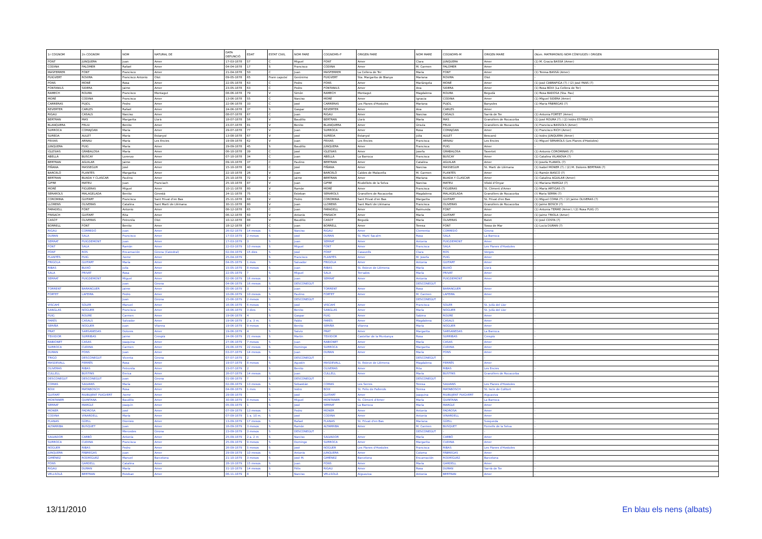| 1r COGNOM | 2n COGNOM | NOM | NATURAL DE | DATA DEFUNCIÓ | EDAT | ESTAT CIVIL | NOM PARE | COGNOMS-P | ORIGEN PARE | NOM MARE | COGNOMS-M | ORIGEN MARE | (Núm. MATRIMONIS) NOM CÒNYUGES I ORIGEN |
| --- | --- | --- | --- | --- | --- | --- | --- | --- | --- | --- | --- | --- | --- |
| PONT | JUNQUERA | Juan | Amer | 17-03-1878 | 57 | C | Miguel | PONT | Amer | Clara | JUNQUERA | Amer | (1) M. Gracia BASSÀ (Amer) |
| CODINA | PALOMER | Rafael | Amer | 04-04-1878 | 17 | S | Francisco | CODINA | Amer | M. Carmen | PALOMER | Amer | - |
| MASFERRER | FONT | Francisco | Amer | 21-04-1878 | 50 | C | Juan | MASFERRER | La Cellera de Ter | Maria | FONT | Amer | (1) Teresa BASSÀ (Amer) |
| PUIGVERT | ROVIRA | Francisco Antonio | Olot | 09-05-1878 | 65 | Frare caputxí | Gerónimo | PUIGVERT | Sta. Margarita de Bianya | Mariana | ROVIRA | Olot | - |
| PONS | MONÉ | Rosa | Amer | 22-05-1878 | 63 | C | Pedro | PONS | Amer | Mariàngela | MONÉ | Amer | (1) José CABRAFIGA (?) / (2) José FANS (?) |
| FONTANILS | SIDERA | Jaime | Amer | 23-05-1878 | 63 | C | Pedro | FONTANILS | Amer | Ana | SIDERA | Amer | (1) Rosa BOIX (La Cellera de Ter) |
| RAMECH | ROURA | Francisco | Montagut | 08-06-1878 | 79 | V | Simón | RAMECH | Montagut | Magdalena | ROURA | Begudà | (1) Rosa BADOSA (Sta. Pau) |
| MORÉ | CODINA | Francisca | Amer | 13-06-1878 | 55 | C | Narciso | MORÉ | Amer | Ignacia | CODINA | Amer | (1) Miguel SIDERA (Amer) |
| CARRERAS | PUJOL | Pedro | Amer | 22-06-1878 | 33 | C | José | CARRERAS | Les Planes d'Hostoles | Mariana | PUJOL | Banyoles | (1) Maria FÀBREGAS (?) |
| REVERTER | CARLES | Rafael | Amer | 24-06-1878 | 37 | S | Gaspar | REVERTER | Amer | Ana | CARLES | Amer | - |
| RIGAU | CASALS | Narciso | Amer | 08-07-1878 | 67 | C | Juan | RIGAU | Amer | Narcisa | CASALS | Sarrià de Ter | (1) Antonia FORTET (Amer) |
| BERTRAN | MAS | Margarita | Llorà | 18-07-1878 | 56 | V | Baudilio | BERTRAN | Llorà | Maria | MAS | Granollers de Rocacorba | (1) José ROURA (?) / (2) Isidro ESTEBA (?) |
| BLANQUERA | FELIU | Benito | Amer | 23-07-1878 | 81 | V | Benito | BLANQUERA | Amer | Úrsula | FELIU | Granollers de Rocacorba | (1) Francisca BASSOLS (Amer) |
| SURROCA | COMAJOAN | Maria | Amer | 29-07-1878 | 77 | V | Juan | SURROCA | Amer | Rosa | COMAJOAN | Amer | (1) Francisco RICH (Amer) |
| SUREDA | AULET | Maria | Estanyol | 13-08-1878 | 67 | V | José | SUREDA | Estanyol | Júlia | AULET | Bescanó | (1) Isidro JUNQUERA (Amer) |
| FEIXAS | ARNAU | Maria | Les Encies | 19-09-1878 | 62 | V | Juan | FEIXAS | Les Encies | Francisca | ARNAU | Les Encies | (1) Miguel SERAROLS (Les Planes d'Hostoles) |
| JUNQUERA | PUIG | Maria | Amer | 29-09-1878 | 45 | S | Baudilio | JUNQUERA | Amer | Francisca | PUIG | Amer | - |
| IGLESIAS | GRABALOSA | Maria | Amer | 06-10-1878 | 39 | C | José | IGLESIAS | Amer | Josefa | GRABALOSA | Tavertet | (1) Antonio COROMINAS (?) |
| ABELLÀ | BUSCAY | Lorenzo | Amer | 07-10-1878 | 34 | C | Juan | ABELLÀ | La Barroca | Francisca | BUSCAY | Amer | (1) Catalina VILANOVA (?) |
| BERTRAN | AGUILAR | Jaime | Amer | 09-10-1878 | 37 | C | Paulino | BERTRAN | Amer | Catalina | AGUILAR | Amer | (1) Josefa PLANIOL (?) |
| PIÑANA | MASSEGUR | José | Amer | 15-10-1878 | 40 | C | José | PIÑANA | Amer | Narcisa | MASSEGUR | St. Martí de Llémana | (1) Isabel MONER (?) / (2) M. Dolores BERTRAN (?) |
| BARCELÓ | PLANTÉS | Margarita | Amer | 22-10-1878 | 26 | V | Juan | BARCELÓ | Caldes de Malavella | M. Carmen | PLANTÉS | Amer | (1) Ramón BASCO (?) |
| BERTRAN | BUADA Y CLASCAR | Paulino | Amer | 25-10-1878 | 72 | V | Jaime | BERTRAN | Amer | Mariana | BUADA Y CLASCAR | Amer | (1) Catalina AGUILAR (Amer) |
| GIFRE | MATEU | Juan | Franciach | 25-10-1878 | 87 | V | Juan | GIFRE | Riudellots de la Selva | Narcisa | MATEU | Vilobí d'Onyar | (1) Mariana MARGUI (?) |
| MORÉ | FIGUERAS | Miguel | Amer | 10-11-1878 | 80 | V | Ramón | MORÉ | Amer | Francisca | FIGUERAS | St. Climent d'Amer | (1) Maria ARTIGAS (?) |
| SERAROLS | MALAGELADA | Benito | Ginestà | 24-11-1878 | 75 | C | Esteban | SERAROLS | Granollers de Rocacorba | Magdalena | MALAGELADA | Granollers de Rocacorba | (!) Maria SERRA (?) |
| COROMINA | GUITART | Francisca | Sant Privat d'en Bas | 25-11-1878 | 68 | V | Pedro | COROMINA | Sant Privat d'en Bas | Margarita | GUITART | St. Privat d'en Bas | (1) Miguel COMA (?) / (2) Jaime OLIVERAS (?) |
| LLORENS | OLIVERAS | Catalina | Sant Martí de Llémana | 30-11-1878 | 80 | V | Juan | LLORENS | Sant Martí de Llémana | Francisca | OLIVERAS | Granollers de Rocacorba | (1) Jaime BOSCH (?) |
| PARADELL | FONT | Antonio | Amer | 06-12-1878 | 65 | C | Juan | PARADELL | Amer | Raimunda | FONT | Amer | (1) Antonia TERME (Amer) / (2) Rosa PUIG (?) |
| PINSACH | GUITART | Rita | Amer | 06-12-1878 | 60 | V | Antonio | PINSACH | Amer | Maria | GUITART | Amer | (1) Jaime TRIOLA (Amer) |
| CASOT | OLIVERAS | Petronila | Olot | 10-12-1878 | 88 | V | Baudilio | CASOT | Begudà | Maria | OLIVERAS | Batet | (1) José COSTA (?) |
| BORRELL | FONT | Benito | Amer | 18-12-1878 | 67 | C | Juan | BORRELL | Amer | Teresa | FONT | Tossa de Mar | (1) Lucía DURAN (?) |
| RIGAU | CORREDÓ | Juan | Amer | 26-02-1879 | 14 mesos | S | Narciso | RIGAU | Amer | Clementa | CORREDÓ | Girona | - |
| DURAN | SALA | Francisco | Amer | 17-03-1879 | 2 mesos | S | José | DURAN | St. Martí Sacalm | Rosa | SALA | La Barroca | - |
| SERRAT | PUIGDEMONT | Juan | Amer | 17-03-1879 | 3 | S | Juan | SERRAT | Amer | Antonia | PUIGDEMONT | Amer | - |
| FONT | SALA | Ramón | Amer | 22-03-1879 | 10 mesos | S | Miguel | FONT | Amer | Francisca | SALA | Les Planes d'Hostoles | - |
| PONT | ROS | Encarnación | Girona (Catedral) | 02-04-1879 | 15 dies | S | José | PONT | Casavells | Clara | ROS | Verges | - |
| PLANTÉS | PUIG | home | Amer | 25-04-1879 | - | S | Francisco | PLANTÉS | Amer | M. Josefa | PUIG | Amer | - |
| FRIGOLA | GUITART | María | Amer | 04-05-1879 | 1 mes | S | Salvador | FRIGOLA | Amer | Antonia | GUITART | Amer | - |
| RIBAS | BUIXÓ | Julia | Amer | 15-05-1879 | 8 mesos | S | Juan | RIBAS | St. Esteve de Llémena | María | BUIXÓ | Llorà | - |
| SALA | PRIVAT | Rosa | Amer | 22-05-1879 | ? | S | Miguel | SALA | Terrades | María | PRIVAT | Amer | - |
| SERRAT | PUIGDEMONT | Miguel | Amer | 02-06-1879 | 16 mesos | S | Juan | SERRAT | Amer | Antonia | PUIGDEMONT | Amer | - |
| - | - | Juan | Girona | 04-06-1879 | 16 mesos | S | DESCONEGUT | - | - | DESCONEGUT | - | - | - |
| TORRENT | BARANGUER | Jaime | Amer | 05-06-1879 | 3 | S | Juan | TORRENT | Amer | Rosa | BARANGUER | Amer | - |
| FORTET | LAPEIRA | Pedro | Amer | 10-06-1879 | 10 mesos | S | Paulino | FORTET | Amer | M. Carmen | LAPEIRA | Amer | - |
| - | - | Juan | Girona | 15-06-1879 | 2 mesos | S | DESCONEGUT | - | - | DESCONEGUT | - | - | - |
| VISCAHÍ | SOLER | Manuel | Amer | 16-06-1879 | 6 mesos | S | José | VISCAHÍ | Amer | Francisca | SOLER | St. Julià del Llor | - |
| SANGLAS | NOGUER | Francisca | Amer | 18-06-1879 | 3 dies | S | Benito | SANGLAS | Amer | María | NOGUER | St. Julià del Llor | - |
| PUIG | ROURE | Carmen | Amer | 19-06-1879 | 4 | S | Gaspar | PUIG | Amer | Sabina | ROURE | Amer | - |
| PARÉS | CASALS | Salvador | Amer | 19-06-1879 | 2 a. 3 m. | S | Pablo | PARÉS | Amer | Magdalena | CASALS | Amer | - |
| SERIÑÀ | NOGUER | Juan | Vilanna | 19-06-1879 | 9 mesos | S | Benito | SERIÑÀ | Vilanna | María | NOGUER | Amer | - |
| PRAT | SARSANEDAS | Dolores | Amer | 19-06-1879 | 4 | S | Salvio | PRAT | Amer | Margarita | SARSANEDAS | La Barroca | - |
| TEIXIDOR | SURRIBAS | Jaime | Crespià | 24-06-1879 | 21 mesos | S | Martín | TEIXIDOR | Castellar de la Muntanya | Rosa | SURRIBAS | Crespià | - |
| RABIONET | CASAS | Joaquina | Amer | 27-06-1879 | 7 mesos | S | Juan | RABIONET | Amer | María | CASAS | Amer | - |
| SURROCA | CUDINA | Carmen | Amer | 29-06-1879 | 22 mesos | S | Domingo | SURROCA | Amer | Margarita | CUDINA | Amer | - |
| DURAN | PONS | Juan | Amer | 03-07-1879 | 14 mesos | S | Juan | DURAN | Amer | María | PONS | Amer | - |
| TRIGO | DESCONEGUT | Vicenta | Girona | 07-07-1879 | 2 | S | DESCONEGUT | - | - | DESCONEGUT | - | - | - |
| MASDEVALL | FERRÉS | Rosa | Amer | 19-07-1879 | 8 mesos | S | Agustín | MASDEVALL | St. Esteve de Llémena | Magdalena | FERRÉS | Amer | - |
| OLIVERAS | RIBAS | Petronila | Amer | 23-07-1879 | 2 | S | Benito | OLIVERAS | Amer | Rita | RIBAS | Les Encies | - |
| CULLELL | BUSTINS | Enrica | Amer | 26-07-1879 | 14 mesos | S | Juan | CULLELL | Amer | María | BUSTINS | Granollers de Rocacorba | - |
| DESCONEGUT | DESCONEGUT | Juan | Girona | 01-08-1879 | ? | S | DESCONEGUT | - | - | DESCONEGUT | - | - | - |
| COMAS | SALVANS | María | Amer | 02-08-1879 | 13 mesos | S | Sebastián | COMAS | Les Serres | Teresa | SALVANS | Les Planes d'Hostoles | - |
| BOIX | MATABOSCH | Rosa | Amer | 04-08-1879 | 1 mes | S | Isidro | BOIX | St. Feliu de Pallerols | Teresa | MATABOSCH | St. Iscle de Colltort | - |
| GUITART | RIUBUJENT PUIGVERT | home | Amer | 29-08-1879 | - | S | José | GUITART | Amer | Joaquina | RIUBUJENT PUIGVERT | Aiguaviva | - |
| MONTANER | QUINTANA | Baudilio | Amer | 30-08-1879 | 8 mesos | S | Miguel | MONTANER | St. Climent d'Amer | María | QUINTANA | La Barroca | - |
| SERRAT | MARGUÍ | Joaquín | Amer | 05-09-1879 | 1 | S | José | SERRAT | La Barroca | María | MARGUÍ | Amer | - |
| MONER | PADROSA | José | Amer | 07-09-1879 | 13 mesos | S | Pedro | MONER | Amer | Antonia | PADROSA | Amer | - |
| CODINA | VINARDELL | María | Amer | 07-09-1879 | 1 a. 10 m. | S | José | CODINA | Amer | Antonia | VINARDELL | Amer | - |
| PLANAS | GÜELL | Dionisio | Amer | 13-09-1879 | 17 mesos | S | Rafael | PLANAS | St. Privat d'en Bas | Mariana | GÜELL | Susqueda | - |
| ALTARRIBA | BUSQUET | Juan | Amer | 16-09-1879 | 3 mesos | S | Ramón | ALTARRIBA | Amer | M. Carmen | BUSQUET | Fornells de la Selva | - |
| - | - | Mercedes | Girona | 23-09-1879 | 3 mesos | S | DESCONEGUT | - | - | DESCONEGUT | - | - | - |
| SALVADOR | CARBÓ | Antonia | Amer | 25-09-1879 | 2 a. 2 m | S | Narciso | SALVADOR | Amer | María | CARBÓ | Amer | - |
| SURROCA | CUDINA | Francisca | Amer | 25-09-1879 | 9 mesos | S | Domingo | SURROCA | Amer | Margarita | CUDINA | Amer | - |
| NOGUER | RIBAS | Pedro | Amer | 26-09-1879 | 5 mesos | S | José | NOGUER | Les Planes d'Hostoles | Francisca | RIBAS | Les Planes d'Hostoles | - |
| JUNQUERA | FÀBREGAS | Juan | Amer | 29-09-1879 | 10 mesos | S | Antonio | JUNQUERA | Amer | Coloma | FÀBREGAS | Amer | - |
| GIMÉNEZ | RODRÍGUEZ | Manuel | Barcelona | 21-10-1879 | 3 mesos | S | José M. | GIMÉNEZ | Barcelona | Encarnación | RODRÍGUEZ | Barcelona | - |
| PONS | GARDELL | Catalina | Amer | 28-10-1879 | 15 mesos | S | Juan | PONS | Amer | María | GARDELL | Amer | - |
| RIGAU | DURAN | María | Amer | 31-10-1879 | 14 mesos | S | Félix | RIGAU | Amer | Rosa | DURAN | Sarrià de Ter | - |
| VELLSOLÀ | BERTRAN | Esteban | Amer | 06-11-1879 | 8 | S | Narciso | VELLSOLÀ | Aiguaviva | Antonia | BERTRAN | Amer | - |
13/11/2010 En blau els nens (albats)